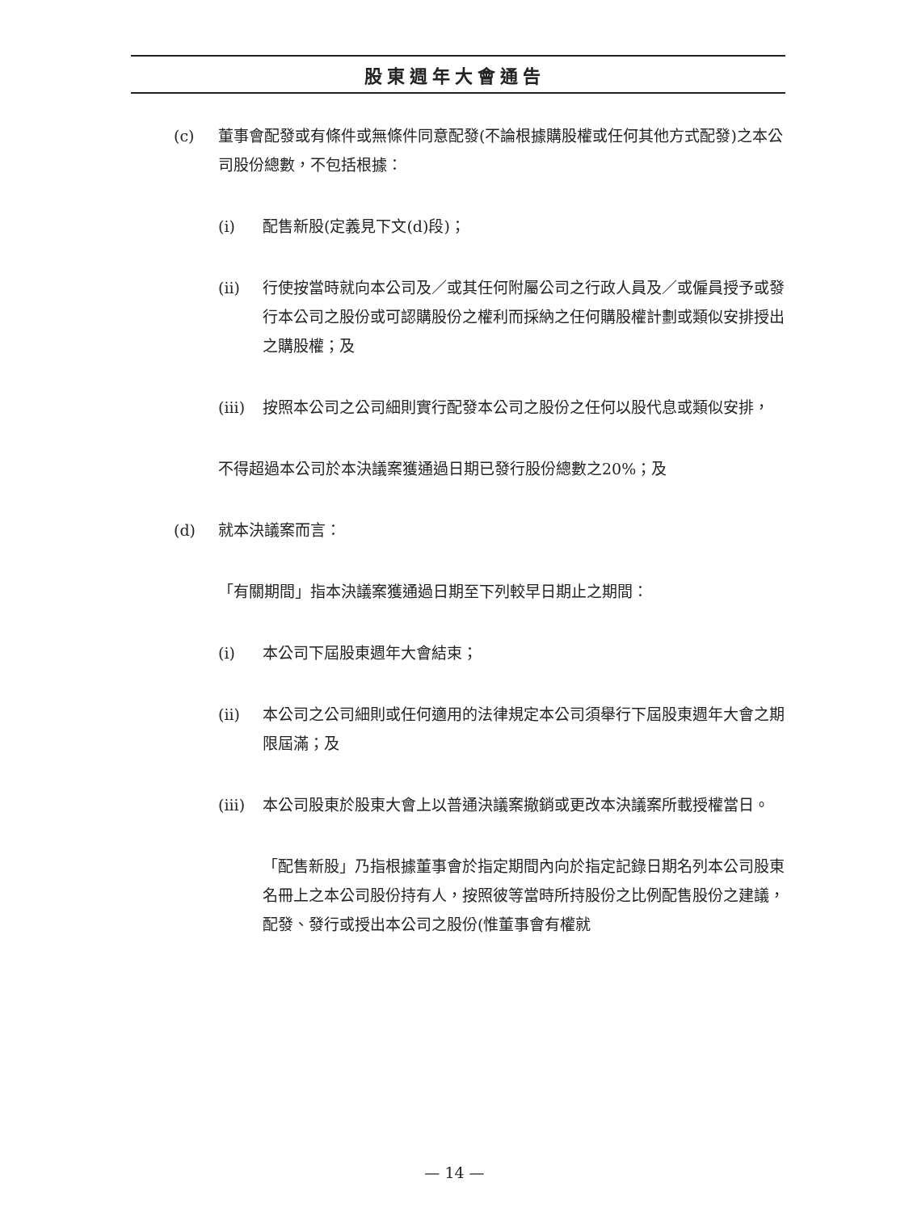股東週年大會通告
(c) 董事會配發或有條件或無條件同意配發(不論根據購股權或任何其他方式配發)之本公司股份總數，不包括根據：
(i) 配售新股(定義見下文(d)段)；
(ii) 行使按當時就向本公司及／或其任何附屬公司之行政人員及／或僱員授予或發行本公司之股份或可認購股份之權利而採納之任何購股權計劃或類似安排授出之購股權；及
(iii)
按照本公司之公司細則實行配發本公司之股份之任何以股代息或類似安排，
不得超過本公司於本決議案獲通過日期已發行股份總數之20%；及
(d) 就本決議案而言：
「有關期間」指本決議案獲通過日期至下列較早日期止之期間：
(i) 本公司下屆股東週年大會結束；
(ii) 本公司之公司細則或任何適用的法律規定本公司須舉行下屆股東週年大會之期限屆滿；及
(iii)
本公司股東於股東大會上以普通決議案撤銷或更改本決議案所載授權當日。
「配售新股」乃指根據董事會於指定期間內向於指定記錄日期名列本公司股東名冊上之本公司股份持有人，按照彼等當時所持股份之比例配售股份之建議，配發、發行或授出本公司之股份(惟董事會有權就
— 14 —